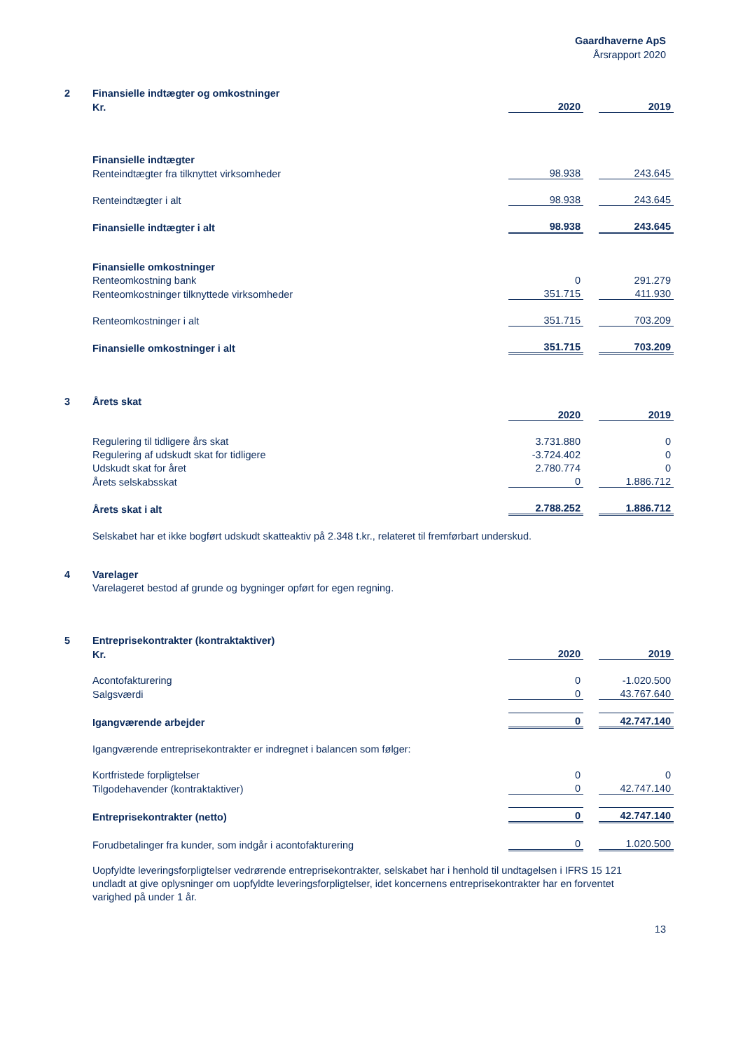Gaardhaverne ApS
Årsrapport 2020
| 2 | Finansielle indtægter og omkostninger | | | |
| | Kr. | 2020 | | 2019 |
| | Finansielle indtægter | | | |
| | Renteindtægter fra tilknyttet virksomheder | 98.938 | | 243.645 |
| | Renteindtægter i alt | 98.938 | | 243.645 |
| | Finansielle indtægter i alt | 98.938 | | 243.645 |
| | Finansielle omkostninger | | | |
| | Renteomkostning bank | 0 | | 291.279 |
| | Renteomkostninger tilknyttede virksomheder | 351.715 | | 411.930 |
| | Renteomkostninger i alt | 351.715 | | 703.209 |
| | Finansielle omkostninger i alt | 351.715 | | 703.209 |
| 3 | Årets skat | | | |
| | | 2020 | | 2019 |
| | Regulering til tidligere års skat | 3.731.880 | | 0 |
| | Regulering af udskudt skat for tidligere | -3.724.402 | | 0 |
| | Udskudt skat for året | 2.780.774 | | 0 |
| | Årets selskabsskat | 0 | | 1.886.712 |
| | Årets skat i alt | 2.788.252 | | 1.886.712 |
| | Selskabet har et ikke bogført udskudt skatteaktiv på 2.348 t.kr., relateret til fremførbart underskud. | | | |
| 4 | Varelager | | | |
| | Varelageret bestod af grunde og bygninger opført for egen regning. | | | |
| 5 | Entreprisekontrakter (kontraktaktiver) | | | |
| | Kr. | 2020 | | 2019 |
| | Acontofakturering | 0 | | -1.020.500 |
| | Salgsværdi | 0 | | 43.767.640 |
| | Igangværende arbejder | 0 | | 42.747.140 |
| | Igangværende entreprisekontrakter er indregnet i balancen som følger: | | | |
| | Kortfristede forpligtelser | 0 | | 0 |
| | Tilgodehavender (kontraktaktiver) | 0 | | 42.747.140 |
| | Entreprisekontrakter (netto) | 0 | | 42.747.140 |
| | Forudbetalinger fra kunder, som indgår i acontofakturering | 0 | | 1.020.500 |
| | Uopfyldte leveringsforpligtelser vedrørende entreprisekontrakter, selskabet har i henhold til undtagelsen i IFRS 15 121 undladt at give oplysninger om uopfyldte leveringsforpligtelser, idet koncernens entreprisekontrakter har en forventet varighed på under 1 år. | | | |
13